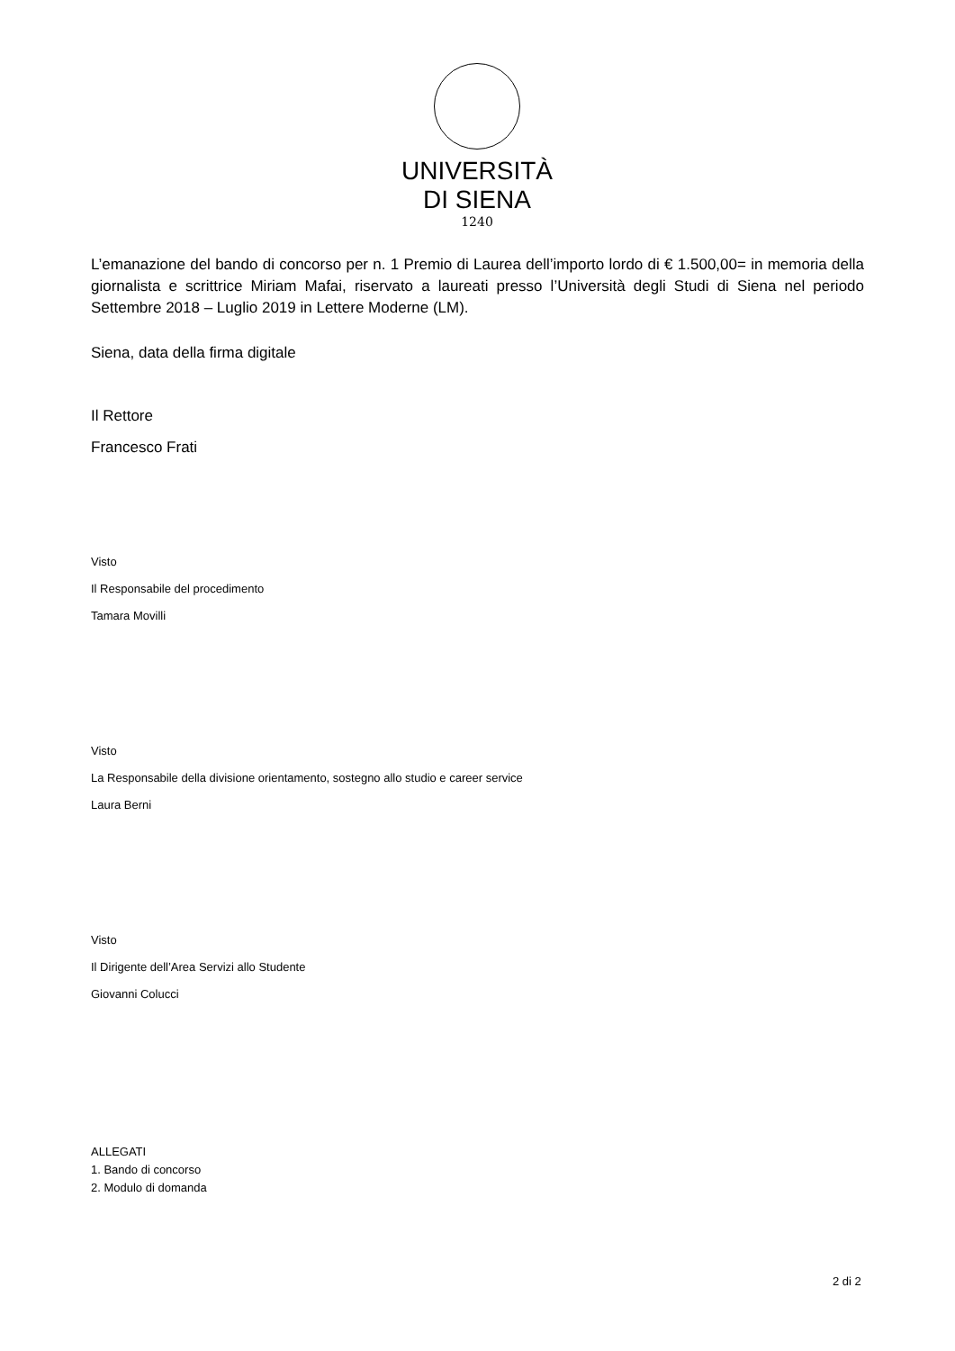UNIVERSITÀ
DI SIENA
1240
L’emanazione del bando di concorso per n. 1 Premio di Laurea dell’importo lordo di € 1.500,00= in memoria della giornalista e scrittrice Miriam Mafai, riservato a laureati presso l’Università degli Studi di Siena nel periodo Settembre 2018 – Luglio 2019 in Lettere Moderne (LM).
Siena, data della firma digitale
Il Rettore
Francesco Frati
Visto
Il Responsabile del procedimento
Tamara Movilli
Visto
La Responsabile della divisione orientamento, sostegno allo studio e career service
Laura Berni
Visto
Il Dirigente dell’Area Servizi allo Studente
Giovanni Colucci
ALLEGATI
1. Bando di concorso
2. Modulo di domanda
2 di 2